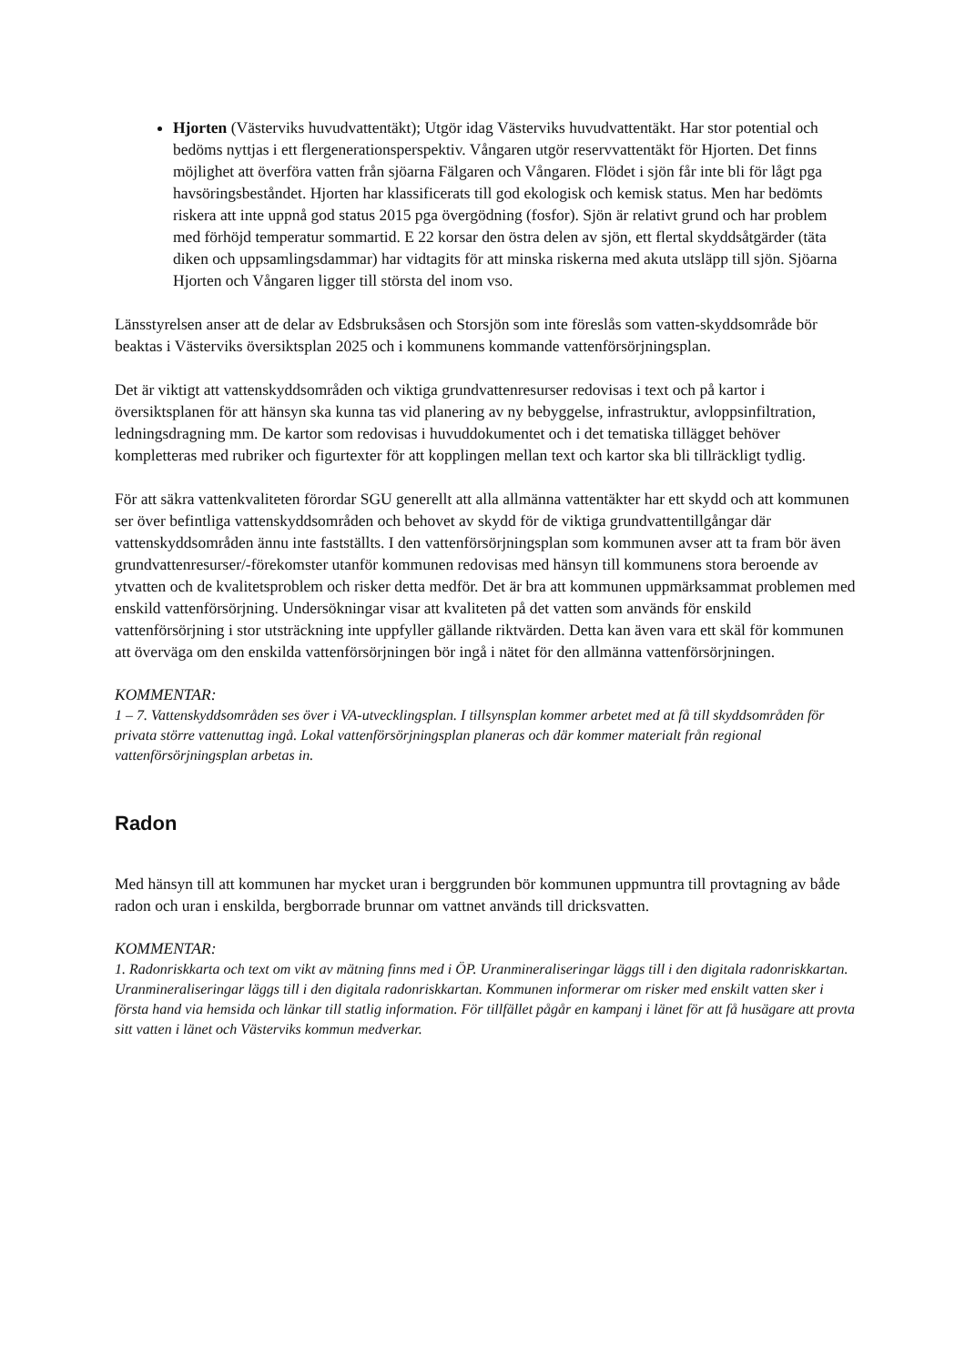Hjorten (Västerviks huvudvattentäkt); Utgör idag Västerviks huvudvattentäkt. Har stor potential och bedöms nyttjas i ett flergenerationsperspektiv. Vångaren utgör reservvattentäkt för Hjorten. Det finns möjlighet att överföra vatten från sjöarna Fälgaren och Vångaren. Flödet i sjön får inte bli för lågt pga havsöringsbeståndet. Hjorten har klassificerats till god ekologisk och kemisk status. Men har bedömts riskera att inte uppnå god status 2015 pga övergödning (fosfor). Sjön är relativt grund och har problem med förhöjd temperatur sommartid. E 22 korsar den östra delen av sjön, ett flertal skyddsåtgärder (täta diken och uppsamlingsdammar) har vidtagits för att minska riskerna med akuta utsläpp till sjön. Sjöarna Hjorten och Vångaren ligger till största del inom vso.
Länsstyrelsen anser att de delar av Edsbruksåsen och Storsjön som inte föreslås som vatten-skyddsområde bör beaktas i Västerviks översiktsplan 2025 och i kommunens kommande vattenförsörjningsplan.
Det är viktigt att vattenskyddsområden och viktiga grundvattenresurser redovisas i text och på kartor i översiktsplanen för att hänsyn ska kunna tas vid planering av ny bebyggelse, infrastruktur, avloppsinfiltration, ledningsdragning mm. De kartor som redovisas i huvuddokumentet och i det tematiska tillägget behöver kompletteras med rubriker och figurtexter för att kopplingen mellan text och kartor ska bli tillräckligt tydlig.
För att säkra vattenkvaliteten förordar SGU generellt att alla allmänna vattentäkter har ett skydd och att kommunen ser över befintliga vattenskyddsområden och behovet av skydd för de viktiga grundvattentillgångar där vattenskyddsområden ännu inte fastställts. I den vattenförsörjningsplan som kommunen avser att ta fram bör även grundvattenresurser/-förekomster utanför kommunen redovisas med hänsyn till kommunens stora beroende av ytvatten och de kvalitetsproblem och risker detta medför. Det är bra att kommunen uppmärksammat problemen med enskild vattenförsörjning. Undersökningar visar att kvaliteten på det vatten som används för enskild vattenförsörjning i stor utsträckning inte uppfyller gällande riktvärden. Detta kan även vara ett skäl för kommunen att överväga om den enskilda vattenförsörjningen bör ingå i nätet för den allmänna vattenförsörjningen.
KOMMENTAR:
1 – 7. Vattenskyddsområden ses över i VA-utvecklingsplan. I tillsynsplan kommer arbetet med at få till skyddsområden för privata större vattenuttag ingå. Lokal vattenförsörjningsplan planeras och där kommer materialt från regional vattenförsörjningsplan arbetas in.
Radon
Med hänsyn till att kommunen har mycket uran i berggrunden bör kommunen uppmuntra till provtagning av både radon och uran i enskilda, bergborrade brunnar om vattnet används till dricksvatten.
KOMMENTAR:
1. Radonriskkarta och text om vikt av mätning finns med i ÖP. Uranmineraliseringar läggs till i den digitala radonriskkartan. Uranmineraliseringar läggs till i den digitala radonriskkartan. Kommunen informerar om risker med enskilt vatten sker i första hand via hemsida och länkar till statlig information. För tillfället pågår en kampanj i länet för att få husägare att provta sitt vatten i länet och Västerviks kommun medverkar.